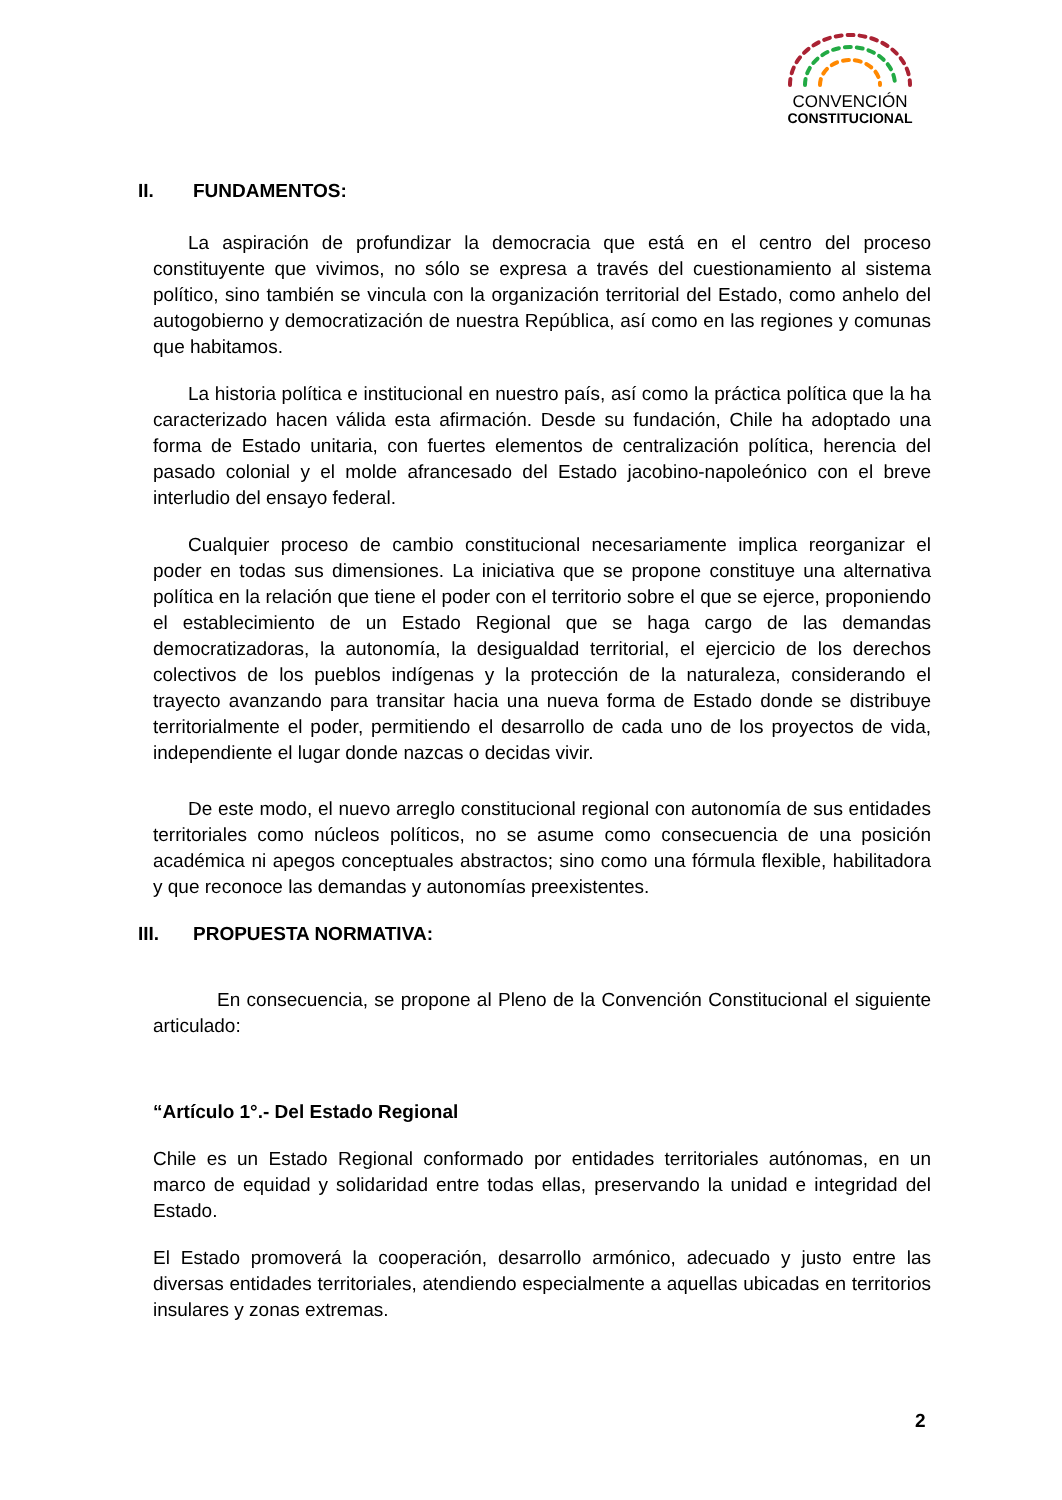CONVENCIÓN
CONSTITUCIONAL
II. FUNDAMENTOS:
La aspiración de profundizar la democracia que está en el centro del proceso constituyente que vivimos, no sólo se expresa a través del cuestionamiento al sistema político, sino también se vincula con la organización territorial del Estado, como anhelo del autogobierno y democratización de nuestra República, así como en las regiones y comunas que habitamos.
La historia política e institucional en nuestro país, así como la práctica política que la ha caracterizado hacen válida esta afirmación. Desde su fundación, Chile ha adoptado una forma de Estado unitaria, con fuertes elementos de centralización política, herencia del pasado colonial y el molde afrancesado del Estado jacobino-napoleónico con el breve interludio del ensayo federal.
Cualquier proceso de cambio constitucional necesariamente implica reorganizar el poder en todas sus dimensiones. La iniciativa que se propone constituye una alternativa política en la relación que tiene el poder con el territorio sobre el que se ejerce, proponiendo el establecimiento de un Estado Regional que se haga cargo de las demandas democratizadoras, la autonomía, la desigualdad territorial, el ejercicio de los derechos colectivos de los pueblos indígenas y la protección de la naturaleza, considerando el trayecto avanzando para transitar hacia una nueva forma de Estado donde se distribuye territorialmente el poder, permitiendo el desarrollo de cada uno de los proyectos de vida, independiente el lugar donde nazcas o decidas vivir.
De este modo, el nuevo arreglo constitucional regional con autonomía de sus entidades territoriales como núcleos políticos, no se asume como consecuencia de una posición académica ni apegos conceptuales abstractos; sino como una fórmula flexible, habilitadora y que reconoce las demandas y autonomías preexistentes.
III. PROPUESTA NORMATIVA:
En consecuencia, se propone al Pleno de la Convención Constitucional el siguiente articulado:
“Artículo 1°.- Del Estado Regional
Chile es un Estado Regional conformado por entidades territoriales autónomas, en un marco de equidad y solidaridad entre todas ellas, preservando la unidad e integridad del Estado.
El Estado promoverá la cooperación, desarrollo armónico, adecuado y justo entre las diversas entidades territoriales, atendiendo especialmente a aquellas ubicadas en territorios insulares y zonas extremas.
2